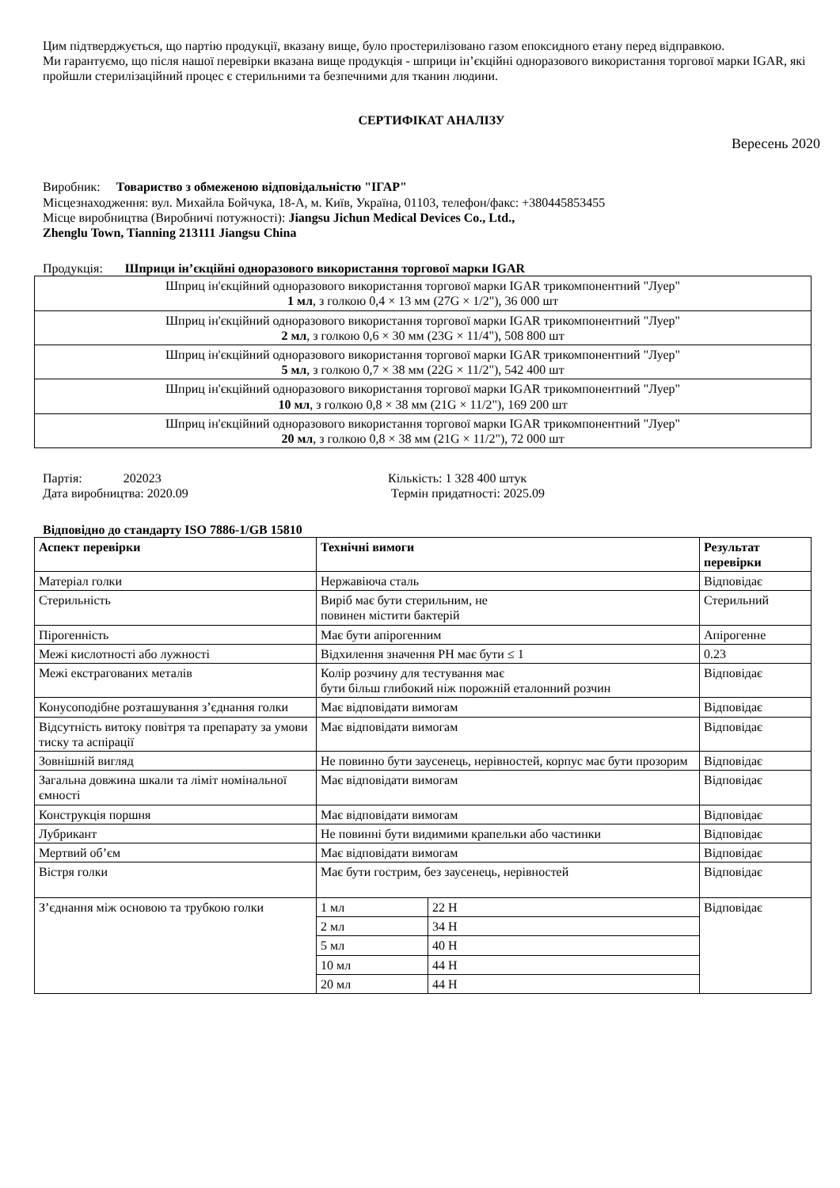Цим підтверджується, що партію продукції, вказану вище, було простерилізовано газом епоксидного етану перед відправкою.
Ми гарантуємо, що після нашої перевірки вказана вище продукція - шприци ін’єкційні одноразового використання торгової марки IGAR, які пройшли стерилізаційний процес є стерильними та безпечними для тканин людини.
СЕРТИФІКАТ АНАЛІЗУ
Вересень 2020
Виробник: Товариство з обмеженою відповідальністю "ІГАР"
Місцезнаходження: вул. Михайла Бойчука, 18-А, м. Київ, Україна, 01103, телефон/факс: +380445853455
Місце виробництва (Виробничі потужності): Jiangsu Jichun Medical Devices Co., Ltd.,
Zhenglu Town, Tianning 213111 Jiangsu China
Продукція: Шприци ін’єкційні одноразового використання торгової марки IGAR
| Шприц ін'єкційний одноразового використання торгової марки IGAR трикомпонентний "Луер" 1 мл , з голкою 0,4 × 13 мм (27G × 1/2"), 36 000 шт |
| Шприц ін'єкційний одноразового використання торгової марки IGAR трикомпонентний "Луер" 2 мл , з голкою 0,6 × 30 мм (23G × 11/4"), 508 800 шт |
| Шприц ін'єкційний одноразового використання торгової марки IGAR трикомпонентний "Луер" 5 мл , з голкою 0,7 × 38 мм (22G × 11/2"), 542 400 шт |
| Шприц ін'єкційний одноразового використання торгової марки IGAR трикомпонентний "Луер" 10 мл , з голкою 0,8 × 38 мм (21G × 11/2"), 169 200 шт |
| Шприц ін'єкційний одноразового використання торгової марки IGAR трикомпонентний "Луер" 20 мл , з голкою 0,8 × 38 мм (21G × 11/2"), 72 000 шт |
Партія: 202023
Дата виробництва: 2020.09
Кількість: 1 328 400 штук
Термін придатності: 2025.09
Відповідно до стандарту ISO 7886-1/GB 15810
| Аспект перевірки | Технічні вимоги | | Результат перевірки |
| --- | --- | --- | --- |
| Матеріал голки | Нержавіюча сталь | | Відповідає |
| Стерильність | Виріб має бути стерильним, не повинен містити бактерій | | Стерильний |
| Пірогенність | Має бути апірогенним | | Апірогенне |
| Межі кислотності або лужності | Відхилення значення PH має бути ≤ 1 | | 0.23 |
| Межі екстрагованих металів | Колір розчину для тестування має бути більш глибокий ніж порожній еталонний розчин | | Відповідає |
| Конусоподібне розташування з’єднання голки | Має відповідати вимогам | | Відповідає |
| Відсутність витоку повітря та препарату за умови тиску та аспірації | Має відповідати вимогам | | Відповідає |
| Зовнішній вигляд | Не повинно бути заусенець, нерівностей, корпус має бути прозорим | | Відповідає |
| Загальна довжина шкали та ліміт номінальної ємності | Має відповідати вимогам | | Відповідає |
| Конструкція поршня | Має відповідати вимогам | | Відповідає |
| Лубрикант | Не повинні бути видимими крапельки або частинки | | Відповідає |
| Мертвий об’єм | Має відповідати вимогам | | Відповідає |
| Вістря голки | Має бути гострим, без заусенець, нерівностей | | Відповідає |
| З’єднання між основою та трубкою голки | 1 мл | 22 Н | Відповідає |
| | 2 мл | 34 Н | |
| | 5 мл | 40 Н | |
| | 10 мл | 44 Н | |
| | 20 мл | 44 Н | |